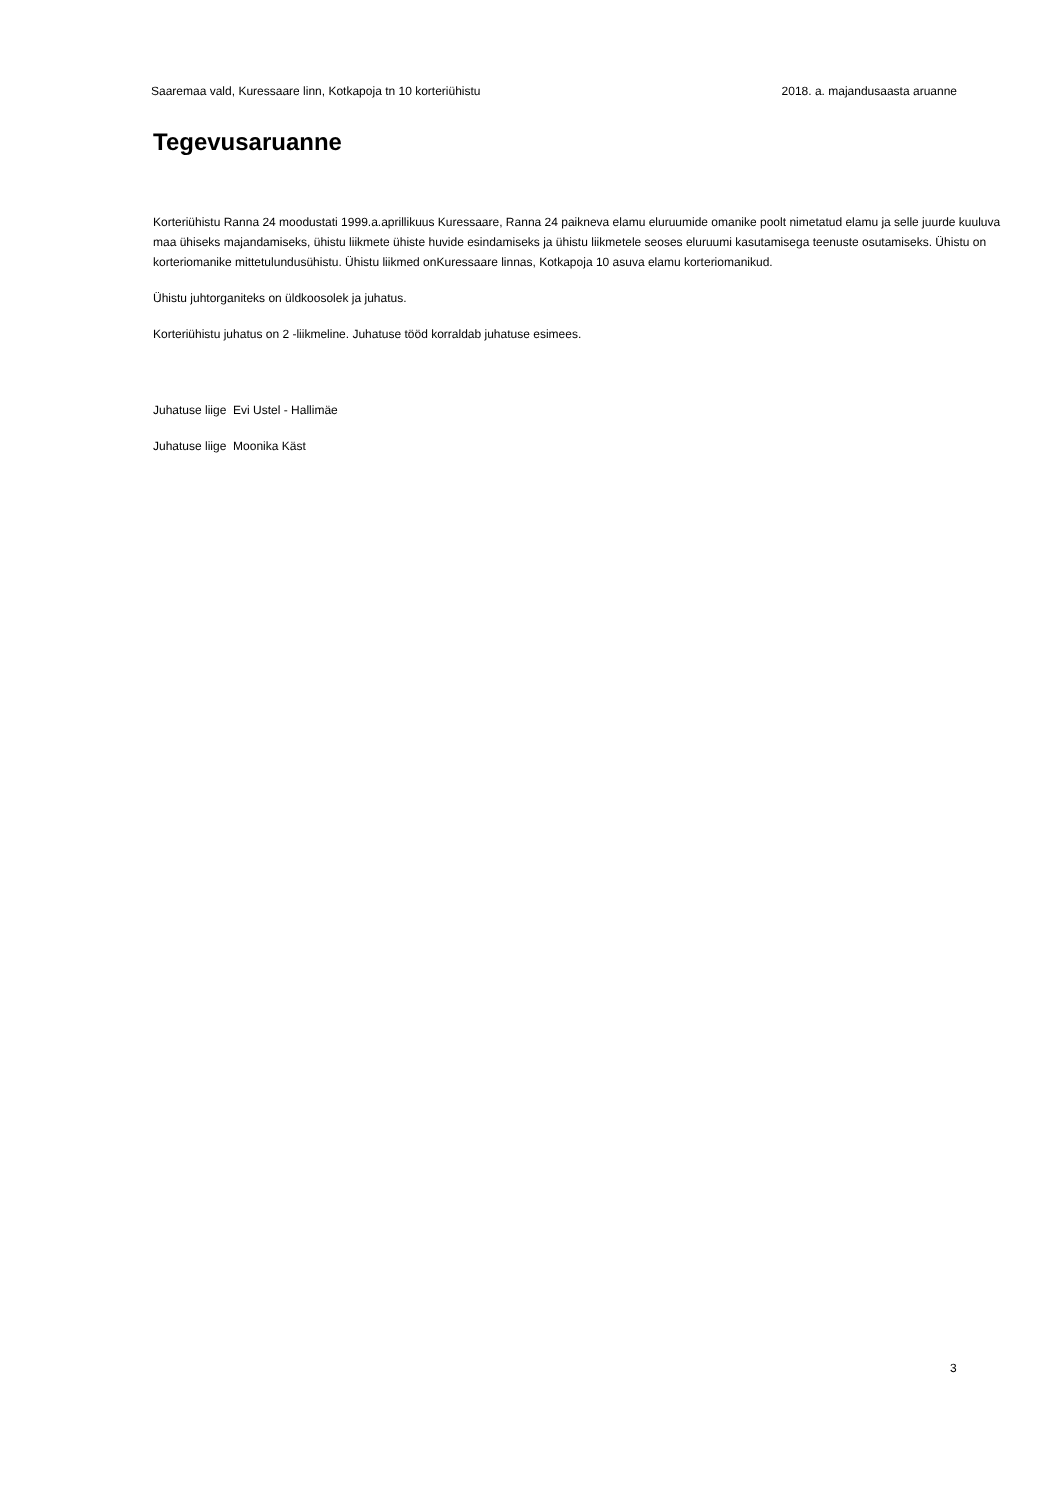Saaremaa vald, Kuressaare linn, Kotkapoja tn 10 korteriühistu 2018. a. majandusaasta aruanne
Tegevusaruanne
Korteriühistu Ranna 24 moodustati 1999.a.aprillikuus Kuressaare, Ranna 24 paikneva elamu eluruumide omanike poolt nimetatud elamu ja selle juurde kuuluva maa ühiseks majandamiseks, ühistu liikmete ühiste huvide esindamiseks ja ühistu liikmetele seoses eluruumi kasutamisega teenuste osutamiseks. Ühistu on korteriomanike mittetulundusühistu. Ühistu liikmed onKuressaare linnas, Kotkapoja 10 asuva elamu korteriomanikud.
Ühistu juhtorganiteks on üldkoosolek ja juhatus.
Korteriühistu juhatus on 2 -liikmeline. Juhatuse tööd korraldab juhatuse esimees.
Juhatuse liige Evi Ustel - Hallimäe
Juhatuse liige Moonika Käst
3